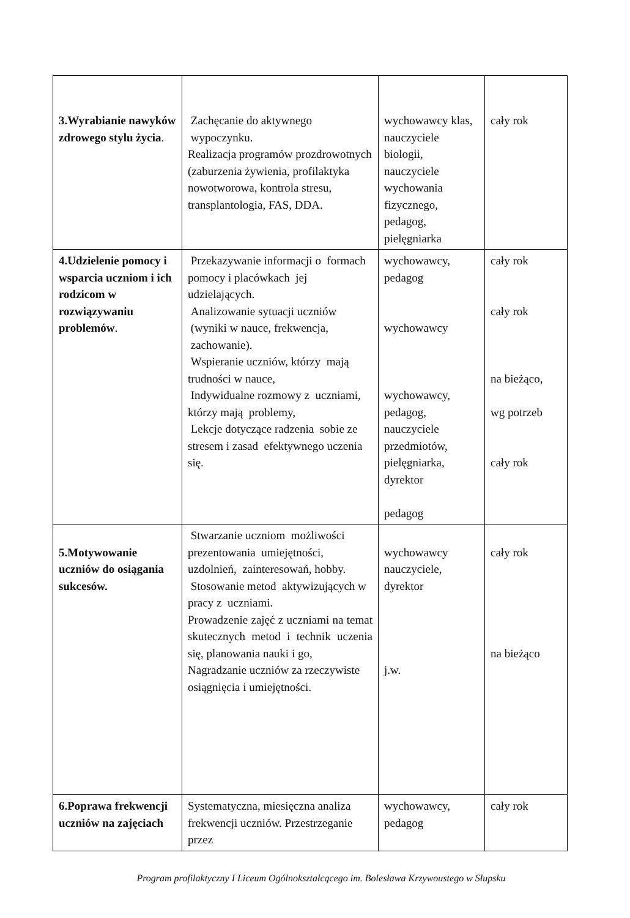| 3.Wyrabianie nawyków zdrowego stylu życia . | Zachęcanie do aktywnego wypoczynku. Realizacja programów prozdrowotnych (zaburzenia żywienia, profilaktyka nowotworowa, kontrola stresu, transplantologia, FAS, DDA. | wychowawcy klas, nauczyciele biologii, nauczyciele wychowania fizycznego, pedagog, pielęgniarka | cały rok |
| 4.Udzielenie pomocy i wsparcia uczniom i ich rodzicom w rozwiązywaniu problemów . | Przekazywanie informacji o formach pomocy i placówkach jej udzielających. Analizowanie sytuacji uczniów (wyniki w nauce, frekwencja, zachowanie). Wspieranie uczniów, którzy mają trudności w nauce, Indywidualne rozmowy z uczniami, którzy mają problemy, Lekcje dotyczące radzenia sobie ze stresem i zasad efektywnego uczenia się. | wychowawcy, pedagog wychowawcy wychowawcy, pedagog, nauczyciele przedmiotów, pielęgniarka, dyrektor pedagog | cały rok cały rok na bieżąco, wg potrzeb cały rok |
| 5.Motywowanie uczniów do osiągania sukcesów. | Stwarzanie uczniom możliwości prezentowania umiejętności, uzdolnień, zainteresowań, hobby. Stosowanie metod aktywizujących w pracy z uczniami. Prowadzenie zajęć z uczniami na temat skutecznych metod i technik uczenia się, planowania nauki i go, Nagradzanie uczniów za rzeczywiste osiągnięcia i umiejętności. | wychowawcy nauczyciele, dyrektor j.w. | cały rok na bieżąco |
| 6.Poprawa frekwencji uczniów na zajęciach | Systematyczna, miesięczna analiza frekwencji uczniów. Przestrzeganie przez | wychowawcy, pedagog | cały rok |
Program profilaktyczny I Liceum Ogólnokształcącego im. Bolesława Krzywoustego w Słupsku